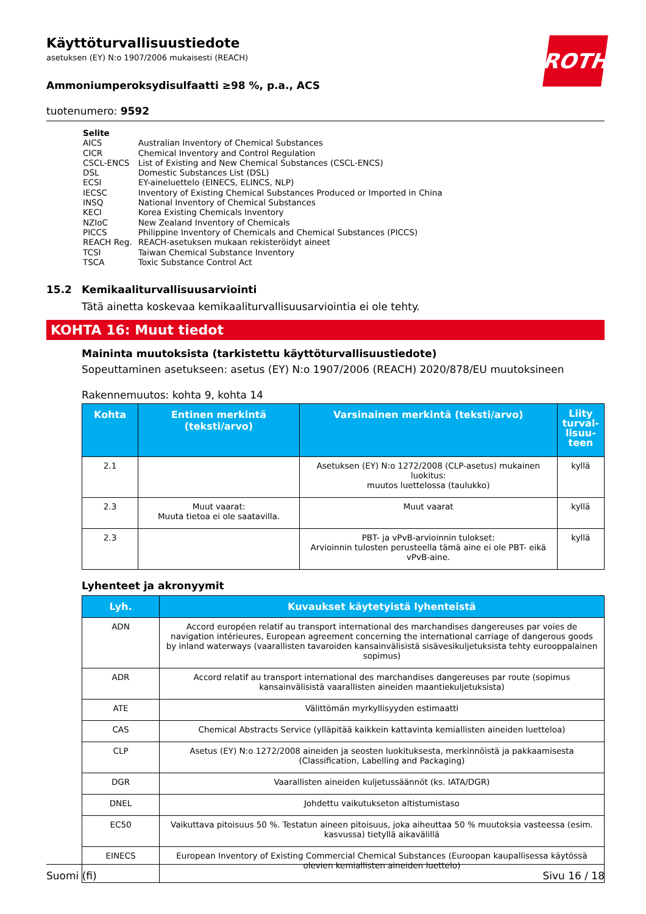ROTH
Käyttöturvallisuustiedote
asetuksen (EY) N:o 1907/2006 mukaisesti (REACH)
Ammoniumperoksydisulfaatti ≥98 %, p.a., ACS
tuotenumero: 9592
| Selite | |
| AICS | Australian Inventory of Chemical Substances |
| CICR | Chemical Inventory and Control Regulation |
| CSCL-ENCS | List of Existing and New Chemical Substances (CSCL-ENCS) |
| DSL | Domestic Substances List (DSL) |
| ECSI | EY-aineluettelo (EINECS, ELINCS, NLP) |
| IECSC | Inventory of Existing Chemical Substances Produced or Imported in China |
| INSQ | National Inventory of Chemical Substances |
| KECI | Korea Existing Chemicals Inventory |
| NZIoC | New Zealand Inventory of Chemicals |
| PICCS | Philippine Inventory of Chemicals and Chemical Substances (PICCS) |
| REACH Reg. | REACH-asetuksen mukaan rekisteröidyt aineet |
| TCSI | Taiwan Chemical Substance Inventory |
| TSCA | Toxic Substance Control Act |
15.2 Kemikaaliturvallisuusarviointi
Tätä ainetta koskevaa kemikaaliturvallisuusarviointia ei ole tehty.
KOHTA 16: Muut tiedot
Maininta muutoksista (tarkistettu käyttöturvallisuustiedote)
Sopeuttaminen asetukseen: asetus (EY) N:o 1907/2006 (REACH) 2020/878/EU muutoksineen
Rakennemuutos: kohta 9, kohta 14
| Kohta | Entinen merkintä (teksti/arvo) | Varsinainen merkintä (teksti/arvo) | Liity turval-lisuu-teen |
| --- | --- | --- | --- |
| 2.1 | | Asetuksen (EY) N:o 1272/2008 (CLP-asetus) mukainen luokitus: muutos luettelossa (taulukko) | kyllä |
| 2.3 | Muut vaarat: Muuta tietoa ei ole saatavilla. | Muut vaarat | kyllä |
| 2.3 | | PBT- ja vPvB-arvioinnin tulokset: Arvioinnin tulosten perusteella tämä aine ei ole PBT- eikä vPvB-aine. | kyllä |
Lyhenteet ja akronyymit
| Lyh. | Kuvaukset käytetyistä lyhenteistä |
| --- | --- |
| ADN | Accord européen relatif au transport international des marchandises dangereuses par voies de navigation intérieures, European agreement concerning the international carriage of dangerous goods by inland waterways (vaarallisten tavaroiden kansainvälisistä sisävesikuljetuksista tehty eurooppalainen sopimus) |
| ADR | Accord relatif au transport international des marchandises dangereuses par route (sopimus kansainvälisistä vaarallisten aineiden maantiekuljetuksista) |
| ATE | Välittömän myrkyllisyyden estimaatti |
| CAS | Chemical Abstracts Service (ylläpitää kaikkein kattavinta kemiallisten aineiden luetteloa) |
| CLP | Asetus (EY) N:o 1272/2008 aineiden ja seosten luokituksesta, merkinnöistä ja pakkaamisesta (Classification, Labelling and Packaging) |
| DGR | Vaarallisten aineiden kuljetussäännöt (ks. IATA/DGR) |
| DNEL | Johdettu vaikutukseton altistumistaso |
| EC50 | Vaikuttava pitoisuus 50 %. Testatun aineen pitoisuus, joka aiheuttaa 50 % muutoksia vasteessa (esim. kasvussa) tietyllä aikavälillä |
| EINECS | European Inventory of Existing Commercial Chemical Substances (Euroopan kaupallisessa käytössä olevien kemiallisten aineiden luettelo) |
Suomi (fi) Sivu 16 / 18